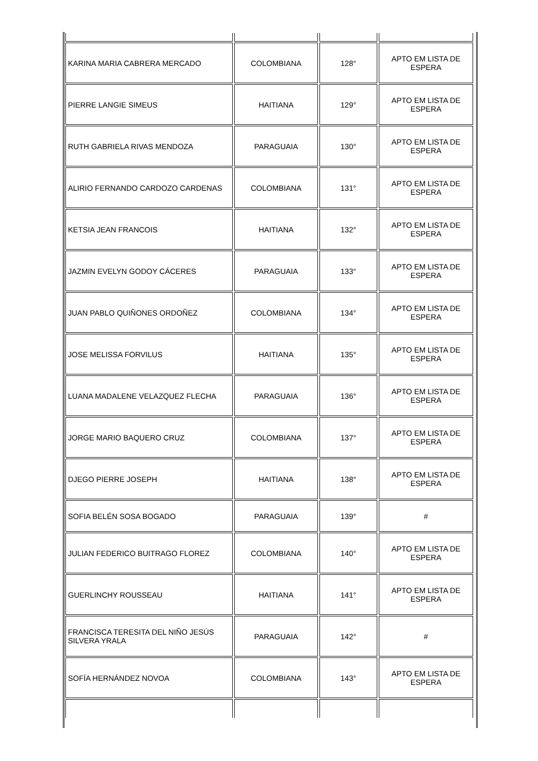| KARINA MARIA CABRERA MERCADO | COLOMBIANA | 128° | APTO EM LISTA DE ESPERA |
| PIERRE LANGIE SIMEUS | HAITIANA | 129° | APTO EM LISTA DE ESPERA |
| RUTH GABRIELA RIVAS MENDOZA | PARAGUAIA | 130° | APTO EM LISTA DE ESPERA |
| ALIRIO FERNANDO CARDOZO CARDENAS | COLOMBIANA | 131° | APTO EM LISTA DE ESPERA |
| KETSIA JEAN FRANCOIS | HAITIANA | 132° | APTO EM LISTA DE ESPERA |
| JAZMIN EVELYN GODOY CÁCERES | PARAGUAIA | 133° | APTO EM LISTA DE ESPERA |
| JUAN PABLO QUIÑONES ORDOÑEZ | COLOMBIANA | 134° | APTO EM LISTA DE ESPERA |
| JOSE MELISSA FORVILUS | HAITIANA | 135° | APTO EM LISTA DE ESPERA |
| LUANA MADALENE VELAZQUEZ FLECHA | PARAGUAIA | 136° | APTO EM LISTA DE ESPERA |
| JORGE MARIO BAQUERO CRUZ | COLOMBIANA | 137° | APTO EM LISTA DE ESPERA |
| DJEGO PIERRE JOSEPH | HAITIANA | 138° | APTO EM LISTA DE ESPERA |
| SOFIA BELÉN SOSA BOGADO | PARAGUAIA | 139° | # |
| JULIAN FEDERICO BUITRAGO FLOREZ | COLOMBIANA | 140° | APTO EM LISTA DE ESPERA |
| GUERLINCHY ROUSSEAU | HAITIANA | 141° | APTO EM LISTA DE ESPERA |
| FRANCISCA TERESITA DEL NIÑO JESÚS SILVERA YRALA | PARAGUAIA | 142° | # |
| SOFÍA HERNÁNDEZ NOVOA | COLOMBIANA | 143° | APTO EM LISTA DE ESPERA |